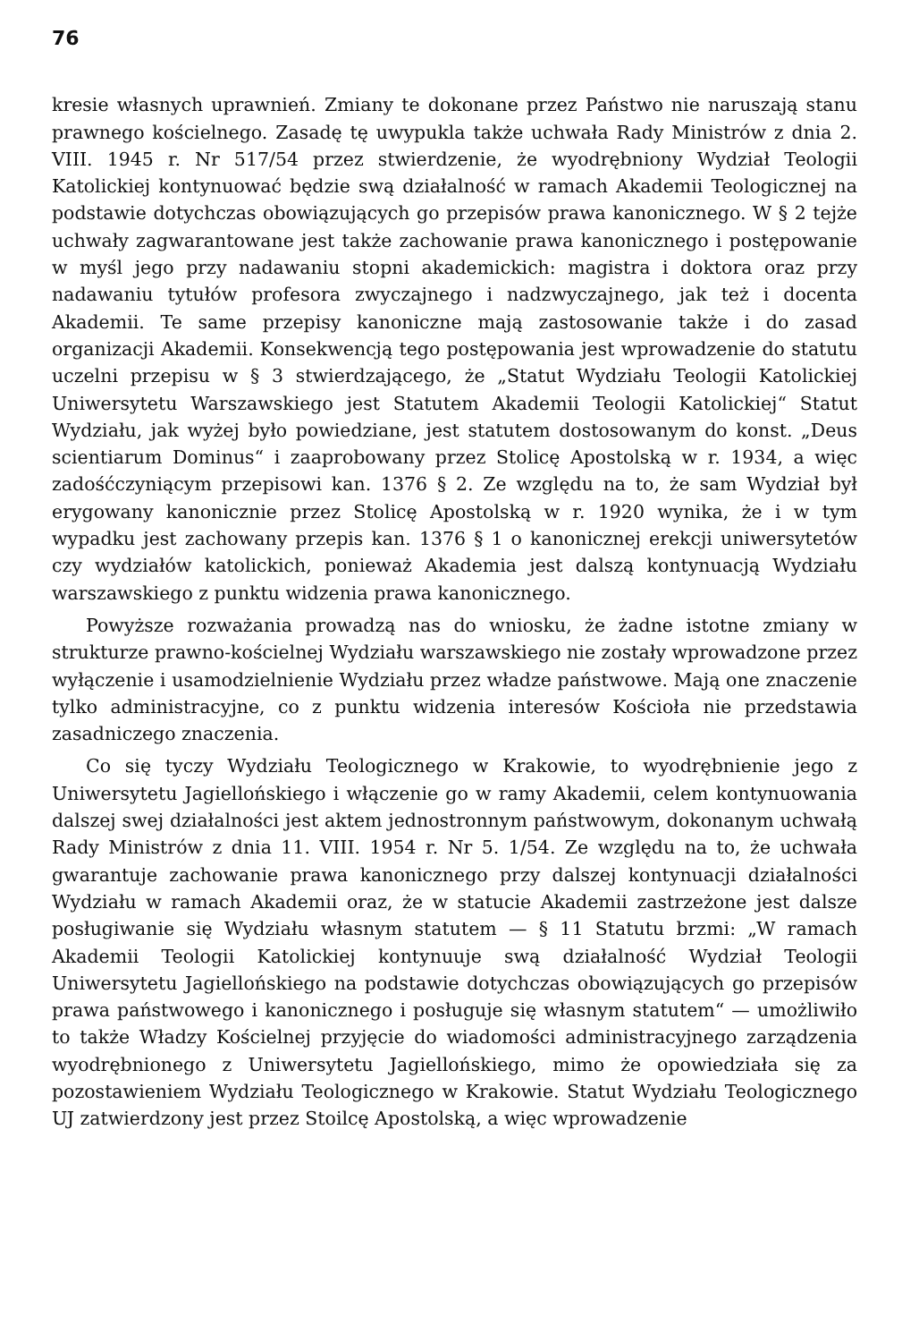76
kresie własnych uprawnień. Zmiany te dokonane przez Państwo nie naruszają stanu prawnego kościelnego. Zasadę tę uwypukla także uchwała Rady Ministrów z dnia 2. VIII. 1945 r. Nr 517/54 przez stwierdzenie, że wyodrębniony Wydział Teologii Katolickiej kontynuować będzie swą działalność w ramach Akademii Teologicznej na podstawie dotychczas obowiązujących go przepisów prawa kanonicznego. W § 2 tejże uchwały zagwarantowane jest także zachowanie prawa kanonicznego i postępowanie w myśl jego przy nadawaniu stopni akademickich: magistra i doktora oraz przy nadawaniu tytułów profesora zwyczajnego i nadzwyczajnego, jak też i docenta Akademii. Te same przepisy kanoniczne mają zastosowanie także i do zasad organizacji Akademii. Konsekwencją tego postępowania jest wprowadzenie do statutu uczelni przepisu w § 3 stwierdzającego, że „Statut Wydziału Teologii Katolickiej Uniwersytetu Warszawskiego jest Statutem Akademii Teologii Katolickiej“ Statut Wydziału, jak wyżej było powiedziane, jest statutem dostosowanym do konst. „Deus scientiarum Dominus“ i zaaprobowany przez Stolicę Apostolską w r. 1934, a więc zadośćczyniącym przepisowi kan. 1376 § 2. Ze względu na to, że sam Wydział był erygowany kanonicznie przez Stolicę Apostolską w r. 1920 wynika, że i w tym wypadku jest zachowany przepis kan. 1376 § 1 o kanonicznej erekcji uniwersytetów czy wydziałów katolickich, ponieważ Akademia jest dalszą kontynuacją Wydziału warszawskiego z punktu widzenia prawa kanonicznego.
Powyższe rozważania prowadzą nas do wniosku, że żadne istotne zmiany w strukturze prawno-kościelnej Wydziału warszawskiego nie zostały wprowadzone przez wyłączenie i usamodzielnienie Wydziału przez władze państwowe. Mają one znaczenie tylko administracyjne, co z punktu widzenia interesów Kościoła nie przedstawia zasadniczego znaczenia.
Co się tyczy Wydziału Teologicznego w Krakowie, to wyodrębnienie jego z Uniwersytetu Jagiellońskiego i włączenie go w ramy Akademii, celem kontynuowania dalszej swej działalności jest aktem jednostronnym państwowym, dokonanym uchwałą Rady Ministrów z dnia 11. VIII. 1954 r. Nr 5. 1/54. Ze względu na to, że uchwała gwarantuje zachowanie prawa kanonicznego przy dalszej kontynuacji działalności Wydziału w ramach Akademii oraz, że w statucie Akademii zastrzeżone jest dalsze posługiwanie się Wydziału własnym statutem — § 11 Statutu brzmi: „W ramach Akademii Teologii Katolickiej kontynuuje swą działalność Wydział Teologii Uniwersytetu Jagiellońskiego na podstawie dotychczas obowiązujących go przepisów prawa państwowego i kanonicznego i posługuje się własnym statutem“ — umożliwiło to także Władzy Kościelnej przyjęcie do wiadomości administracyjnego zarządzenia wyodrębnionego z Uniwersytetu Jagiellońskiego, mimo że opowiedziała się za pozostawieniem Wydziału Teologicznego w Krakowie. Statut Wydziału Teologicznego UJ zatwierdzony jest przez Stoilcę Apostolską, a więc wprowadzenie